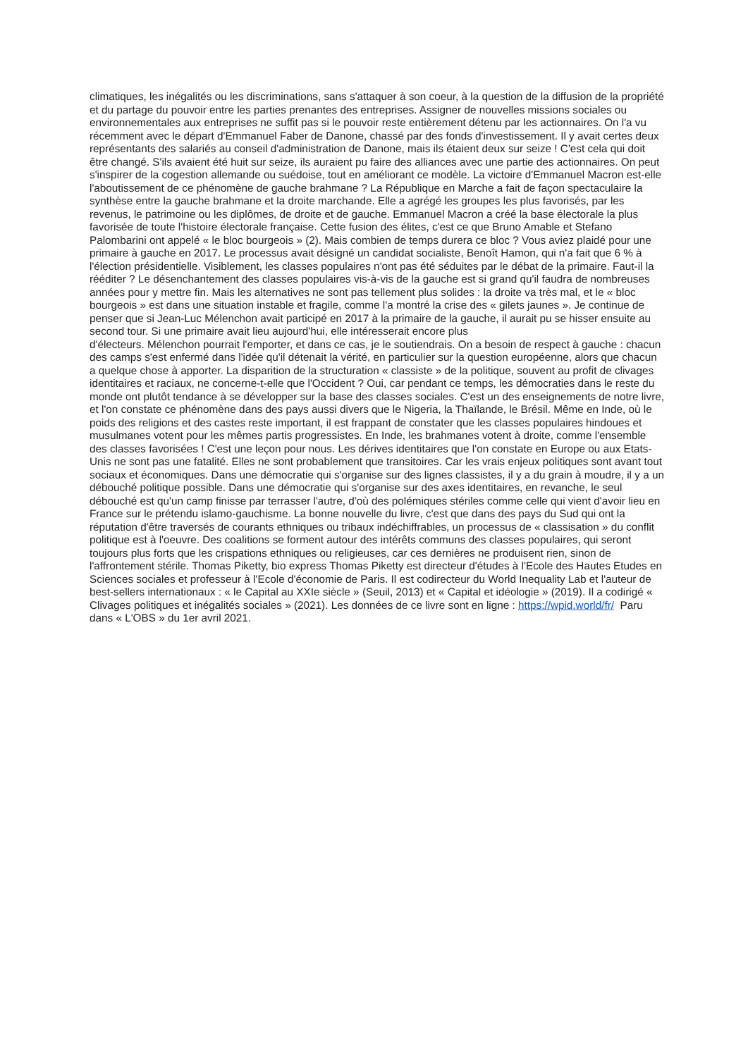climatiques, les inégalités ou les discriminations, sans s'attaquer à son coeur, à la question de la diffusion de la propriété et du partage du pouvoir entre les parties prenantes des entreprises. Assigner de nouvelles missions sociales ou environnementales aux entreprises ne suffit pas si le pouvoir reste entièrement détenu par les actionnaires. On l'a vu récemment avec le départ d'Emmanuel Faber de Danone, chassé par des fonds d'investissement. Il y avait certes deux représentants des salariés au conseil d'administration de Danone, mais ils étaient deux sur seize ! C'est cela qui doit être changé. S'ils avaient été huit sur seize, ils auraient pu faire des alliances avec une partie des actionnaires. On peut s'inspirer de la cogestion allemande ou suédoise, tout en améliorant ce modèle. La victoire d'Emmanuel Macron est-elle l'aboutissement de ce phénomène de gauche brahmane ? La République en Marche a fait de façon spectaculaire la synthèse entre la gauche brahmane et la droite marchande. Elle a agrégé les groupes les plus favorisés, par les revenus, le patrimoine ou les diplômes, de droite et de gauche. Emmanuel Macron a créé la base électorale la plus favorisée de toute l'histoire électorale française. Cette fusion des élites, c'est ce que Bruno Amable et Stefano Palombarini ont appelé « le bloc bourgeois » (2). Mais combien de temps durera ce bloc ? Vous aviez plaidé pour une primaire à gauche en 2017. Le processus avait désigné un candidat socialiste, Benoît Hamon, qui n'a fait que 6 % à l'élection présidentielle. Visiblement, les classes populaires n'ont pas été séduites par le débat de la primaire. Faut-il la rééditer ? Le désenchantement des classes populaires vis-à-vis de la gauche est si grand qu'il faudra de nombreuses années pour y mettre fin. Mais les alternatives ne sont pas tellement plus solides : la droite va très mal, et le « bloc bourgeois » est dans une situation instable et fragile, comme l'a montré la crise des « gilets jaunes ». Je continue de penser que si Jean-Luc Mélenchon avait participé en 2017 à la primaire de la gauche, il aurait pu se hisser ensuite au second tour. Si une primaire avait lieu aujourd'hui, elle intéresserait encore plus
d'électeurs. Mélenchon pourrait l'emporter, et dans ce cas, je le soutiendrais. On a besoin de respect à gauche : chacun des camps s'est enfermé dans l'idée qu'il détenait la vérité, en particulier sur la question européenne, alors que chacun a quelque chose à apporter. La disparition de la structuration « classiste » de la politique, souvent au profit de clivages identitaires et raciaux, ne concerne-t-elle que l'Occident ? Oui, car pendant ce temps, les démocraties dans le reste du monde ont plutôt tendance à se développer sur la base des classes sociales. C'est un des enseignements de notre livre, et l'on constate ce phénomène dans des pays aussi divers que le Nigeria, la Thaïlande, le Brésil. Même en Inde, où le poids des religions et des castes reste important, il est frappant de constater que les classes populaires hindoues et musulmanes votent pour les mêmes partis progressistes. En Inde, les brahmanes votent à droite, comme l'ensemble des classes favorisées ! C'est une leçon pour nous. Les dérives identitaires que l'on constate en Europe ou aux Etats-Unis ne sont pas une fatalité. Elles ne sont probablement que transitoires. Car les vrais enjeux politiques sont avant tout sociaux et économiques. Dans une démocratie qui s'organise sur des lignes classistes, il y a du grain à moudre, il y a un débouché politique possible. Dans une démocratie qui s'organise sur des axes identitaires, en revanche, le seul débouché est qu'un camp finisse par terrasser l'autre, d'où des polémiques stériles comme celle qui vient d'avoir lieu en France sur le prétendu islamo-gauchisme. La bonne nouvelle du livre, c'est que dans des pays du Sud qui ont la réputation d'être traversés de courants ethniques ou tribaux indéchiffrables, un processus de « classisation » du conflit politique est à l'oeuvre. Des coalitions se forment autour des intérêts communs des classes populaires, qui seront toujours plus forts que les crispations ethniques ou religieuses, car ces dernières ne produisent rien, sinon de l'affrontement stérile. Thomas Piketty, bio express Thomas Piketty est directeur d'études à l'Ecole des Hautes Etudes en Sciences sociales et professeur à l'Ecole d'économie de Paris. Il est codirecteur du World Inequality Lab et l'auteur de best-sellers internationaux : « le Capital au XXIe siècle » (Seuil, 2013) et « Capital et idéologie » (2019). Il a codirigé « Clivages politiques et inégalités sociales » (2021). Les données de ce livre sont en ligne : https://wpid.world/fr/ Paru dans « L'OBS » du 1er avril 2021.